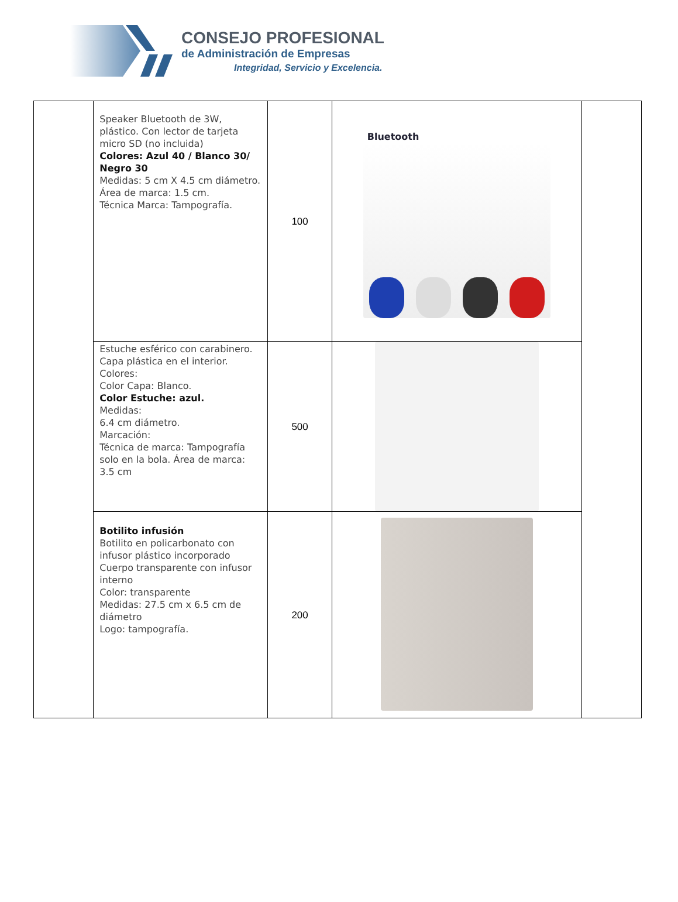CONSEJO PROFESIONAL
de Administración de Empresas
Integridad, Servicio y Excelencia.
| | Speaker Bluetooth de 3W, plástico. Con lector de tarjeta micro SD (no incluida) Colores: Azul 40 / Blanco 30/ Negro 30 Medidas: 5 cm X 4.5 cm diámetro. Área de marca: 1.5 cm. Técnica Marca: Tampografía. | 100 | Bluetooth | |
| | Estuche esférico con carabinero. Capa plástica en el interior. Colores: Color Capa: Blanco. Color Estuche: azul. Medidas: 6.4 cm diámetro. Marcación: Técnica de marca: Tampografía solo en la bola. Área de marca: 3.5 cm | 500 | | |
| | Botilito infusión Botilito en policarbonato con infusor plástico incorporado Cuerpo transparente con infusor interno Color: transparente Medidas: 27.5 cm x 6.5 cm de diámetro Logo: tampografía. | 200 | | |